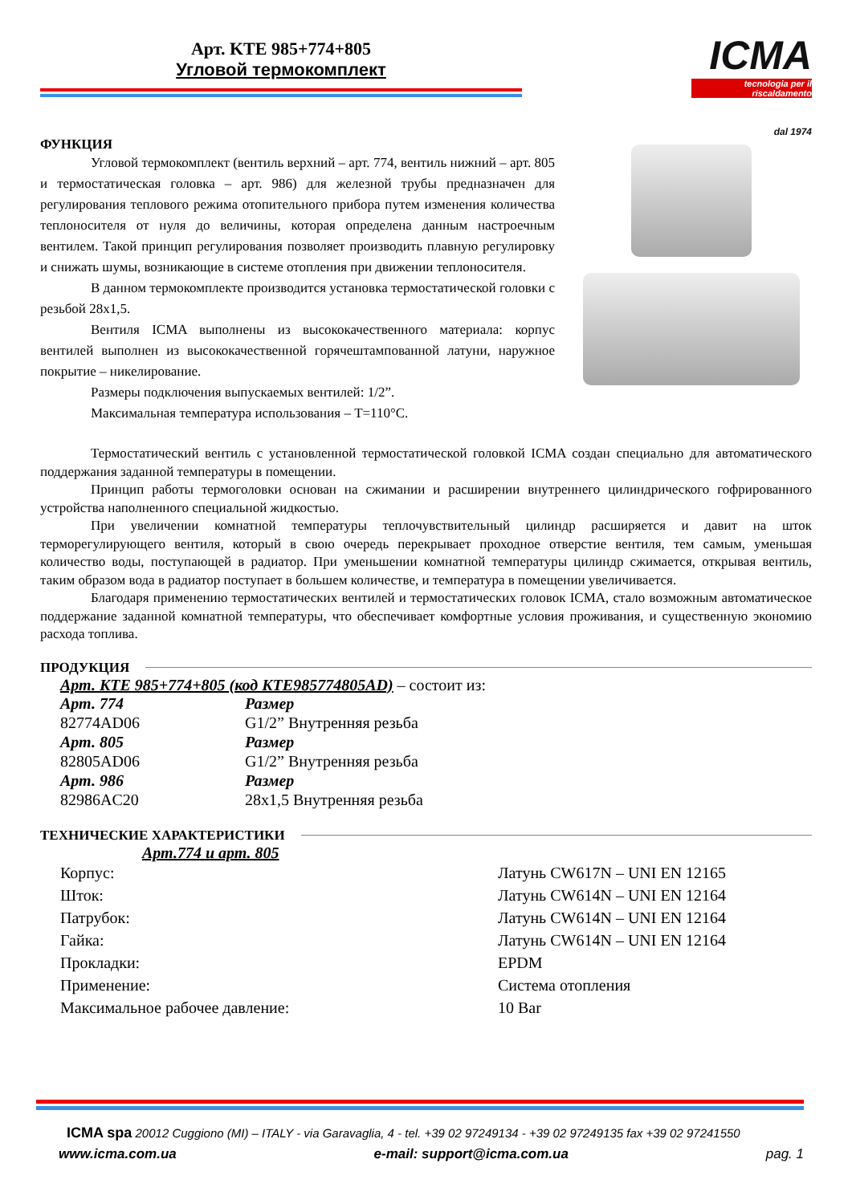Арт. KTE 985+774+805
Угловой термокомплект
ICMA
tecnologia per il riscaldamento
dal 1974
ФУНКЦИЯ
Угловой термокомплект (вентиль верхний – арт. 774, вентиль нижний – арт. 805 и термостатическая головка – арт. 986) для железной трубы предназначен для регулирования теплового режима отопительного прибора путем изменения количества теплоносителя от нуля до величины, которая определена данным настроечным вентилем. Такой принцип регулирования позволяет производить плавную регулировку и снижать шумы, возникающие в системе отопления при движении теплоносителя.
В данном термокомплекте производится установка термостатической головки с резьбой 28x1,5.
Вентиля ICMA выполнены из высококачественного материала: корпус вентилей выполнен из высококачественной горячештампованной латуни, наружное покрытие – никелирование.
Размеры подключения выпускаемых вентилей: 1/2”.
Максимальная температура использования – T=110°C.
Термостатический вентиль с установленной термостатической головкой ICMA создан специально для автоматического поддержания заданной температуры в помещении.
Принцип работы термоголовки основан на сжимании и расширении внутреннего цилиндрического гофрированного устройства наполненного специальной жидкостью.
При увеличении комнатной температуры теплочувствительный цилиндр расширяется и давит на шток терморегулирующего вентиля, который в свою очередь перекрывает проходное отверстие вентиля, тем самым, уменьшая количество воды, поступающей в радиатор. При уменьшении комнатной температуры цилиндр сжимается, открывая вентиль, таким образом вода в радиатор поступает в большем количестве, и температура в помещении увеличивается.
Благодаря применению термостатических вентилей и термостатических головок ICMA, стало возможным автоматическое поддержание заданной комнатной температуры, что обеспечивает комфортные условия проживания, и существенную экономию расхода топлива.
ПРОДУКЦИЯ
Арт. KTE 985+774+805 (код KTE985774805AD) – состоит из:
| Арт. 774 | Размер |
| 82774AD06 | G1/2” Внутренняя резьба |
| Арт. 805 | Размер |
| 82805AD06 | G1/2” Внутренняя резьба |
| Арт. 986 | Размер |
| 82986AC20 | 28x1,5 Внутренняя резьба |
ТЕХНИЧЕСКИЕ ХАРАКТЕРИСТИКИ
Арт.774 и арт. 805
| Корпус: | Латунь CW617N – UNI EN 12165 |
| Шток: | Латунь CW614N – UNI EN 12164 |
| Патрубок: | Латунь CW614N – UNI EN 12164 |
| Гайка: | Латунь CW614N – UNI EN 12164 |
| Прокладки: | EPDM |
| Применение: | Система отопления |
| Максимальное рабочее давление: | 10 Bar |
ICMA spa 20012 Cuggiono (MI) – ITALY - via Garavaglia, 4 - tel. +39 02 97249134 - +39 02 97249135 fax +39 02 97241550
www.icma.com.ua e-mail: support@icma.com.ua pag. 1